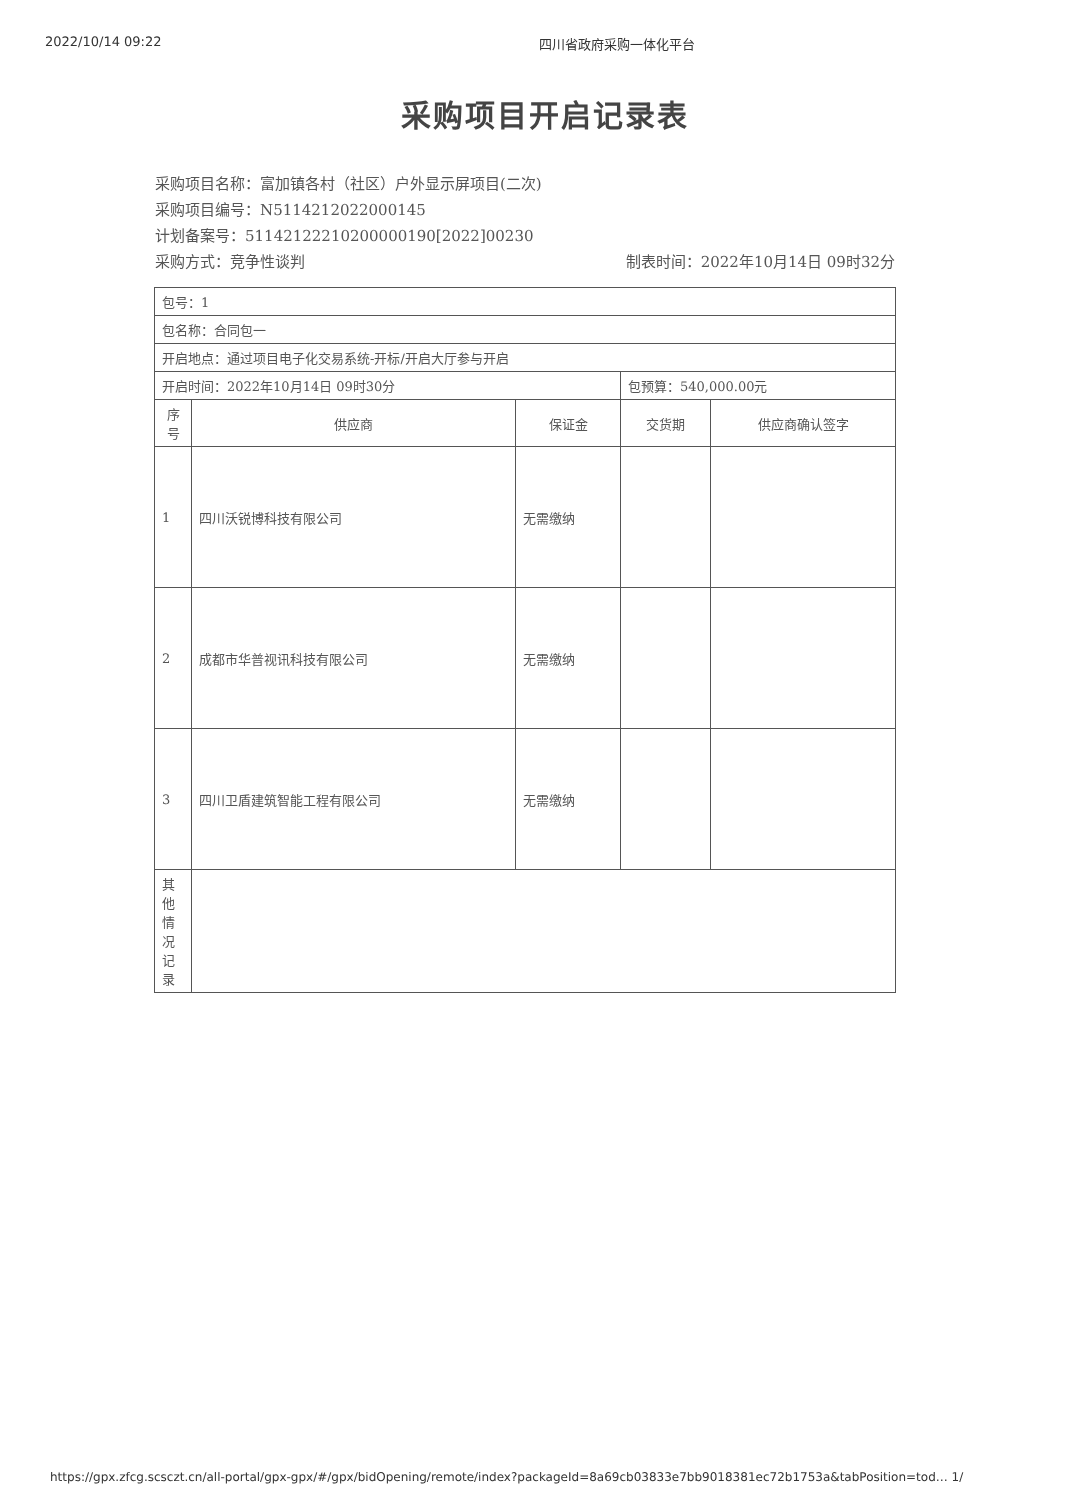2022/10/14 09:22 四川省政府采购一体化平台
采购项目开启记录表
采购项目名称：富加镇各村（社区）户外显示屏项目(二次)
采购项目编号：N5114212022000145
计划备案号：511421222102000001​90[2022]00230
采购方式：竞争性谈判 制表时间：2022年10月14日 09时32分
| 包号：1 | | | | |
| 包名称：合同包一 | | | | |
| 开启地点：通过项目电子化交易系统-开标/开启大厅参与开启 | | | | |
| 开启时间：2022年10月14日 09时30分 | | | 包预算：540,000.00元 | |
| 序号 | 供应商 | 保证金 | 交货期 | 供应商确认签字 |
| 1 | 四川沃锐博科技有限公司 | 无需缴纳 | | |
| 2 | 成都市华普视讯科技有限公司 | 无需缴纳 | | |
| 3 | 四川卫盾建筑智能工程有限公司 | 无需缴纳 | | |
| 其他情况记录 | | | | |
https://gpx.zfcg.scsczt.cn/all-portal/gpx-gpx/#/gpx/bidOpening/remote/index?packageId=8a69cb03833e7bb9018381ec72b1753a&tabPosition=tod… 1/